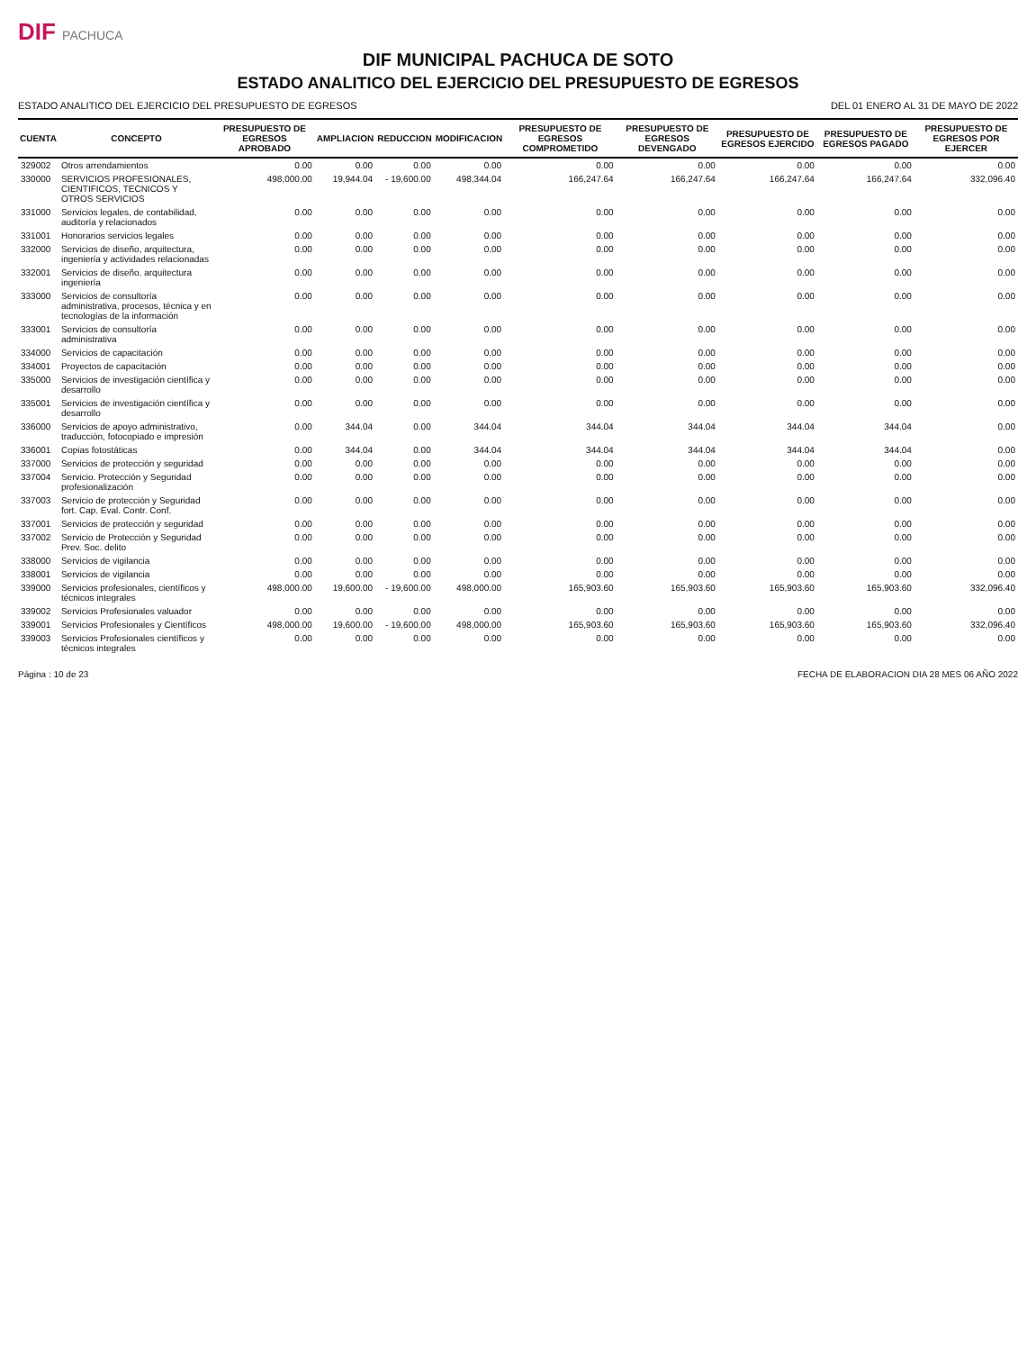DIF PACHUCA
DIF MUNICIPAL PACHUCA DE SOTO
ESTADO ANALITICO DEL EJERCICIO DEL PRESUPUESTO DE EGRESOS
ESTADO ANALITICO DEL EJERCICIO DEL PRESUPUESTO DE EGRESOS DEL 01 ENERO AL 31 DE MAYO DE 2022
| CUENTA | CONCEPTO | PRESUPUESTO DE EGRESOS APROBADO | AMPLIACION | REDUCCION | MODIFICACION | PRESUPUESTO DE EGRESOS COMPROMETIDO | PRESUPUESTO DE EGRESOS DEVENGADO | PRESUPUESTO DE EGRESOS EJERCIDO | PRESUPUESTO DE EGRESOS PAGADO | PRESUPUESTO DE EGRESOS POR EJERCER |
| --- | --- | --- | --- | --- | --- | --- | --- | --- | --- | --- |
| 329002 | Otros arrendamientos | 0.00 | 0.00 | 0.00 | 0.00 | 0.00 | 0.00 | 0.00 | 0.00 | 0.00 |
| 330000 | SERVICIOS PROFESIONALES, CIENTIFICOS, TECNICOS Y OTROS SERVICIOS | 498,000.00 | 19,944.04 | - 19,600.00 | 498,344.04 | 166,247.64 | 166,247.64 | 166,247.64 | 166,247.64 | 332,096.40 |
| 331000 | Servicios legales, de contabilidad, auditoría y relacionados | 0.00 | 0.00 | 0.00 | 0.00 | 0.00 | 0.00 | 0.00 | 0.00 | 0.00 |
| 331001 | Honorarios servicios legales | 0.00 | 0.00 | 0.00 | 0.00 | 0.00 | 0.00 | 0.00 | 0.00 | 0.00 |
| 332000 | Servicios de diseño, arquitectura, ingeniería y actividades relacionadas | 0.00 | 0.00 | 0.00 | 0.00 | 0.00 | 0.00 | 0.00 | 0.00 | 0.00 |
| 332001 | Servicios de diseño. arquitectura ingeniería | 0.00 | 0.00 | 0.00 | 0.00 | 0.00 | 0.00 | 0.00 | 0.00 | 0.00 |
| 333000 | Servicios de consultoría administrativa, procesos, técnica y en tecnologías de la información | 0.00 | 0.00 | 0.00 | 0.00 | 0.00 | 0.00 | 0.00 | 0.00 | 0.00 |
| 333001 | Servicios de consultoría administrativa | 0.00 | 0.00 | 0.00 | 0.00 | 0.00 | 0.00 | 0.00 | 0.00 | 0.00 |
| 334000 | Servicios de capacitación | 0.00 | 0.00 | 0.00 | 0.00 | 0.00 | 0.00 | 0.00 | 0.00 | 0.00 |
| 334001 | Proyectos de capacitación | 0.00 | 0.00 | 0.00 | 0.00 | 0.00 | 0.00 | 0.00 | 0.00 | 0.00 |
| 335000 | Servicios de investigación científica y desarrollo | 0.00 | 0.00 | 0.00 | 0.00 | 0.00 | 0.00 | 0.00 | 0.00 | 0.00 |
| 335001 | Servicios de investigación científica y desarrollo | 0.00 | 0.00 | 0.00 | 0.00 | 0.00 | 0.00 | 0.00 | 0.00 | 0.00 |
| 336000 | Servicios de apoyo administrativo, traducción, fotocopiado e impresión | 0.00 | 344.04 | 0.00 | 344.04 | 344.04 | 344.04 | 344.04 | 344.04 | 0.00 |
| 336001 | Copias fotostáticas | 0.00 | 344.04 | 0.00 | 344.04 | 344.04 | 344.04 | 344.04 | 344.04 | 0.00 |
| 337000 | Servicios de protección y seguridad | 0.00 | 0.00 | 0.00 | 0.00 | 0.00 | 0.00 | 0.00 | 0.00 | 0.00 |
| 337004 | Servicio. Protección y Seguridad profesionalización | 0.00 | 0.00 | 0.00 | 0.00 | 0.00 | 0.00 | 0.00 | 0.00 | 0.00 |
| 337003 | Servicio de protección y Seguridad fort. Cap. Eval. Contr. Conf. | 0.00 | 0.00 | 0.00 | 0.00 | 0.00 | 0.00 | 0.00 | 0.00 | 0.00 |
| 337001 | Servicios de protección y seguridad | 0.00 | 0.00 | 0.00 | 0.00 | 0.00 | 0.00 | 0.00 | 0.00 | 0.00 |
| 337002 | Servicio de Protección y Seguridad Prev. Soc. delito | 0.00 | 0.00 | 0.00 | 0.00 | 0.00 | 0.00 | 0.00 | 0.00 | 0.00 |
| 338000 | Servicios de vigilancia | 0.00 | 0.00 | 0.00 | 0.00 | 0.00 | 0.00 | 0.00 | 0.00 | 0.00 |
| 338001 | Servicios de vigilancia | 0.00 | 0.00 | 0.00 | 0.00 | 0.00 | 0.00 | 0.00 | 0.00 | 0.00 |
| 339000 | Servicios profesionales, científicos y técnicos integrales | 498,000.00 | 19,600.00 | - 19,600.00 | 498,000.00 | 165,903.60 | 165,903.60 | 165,903.60 | 165,903.60 | 332,096.40 |
| 339002 | Servicios Profesionales valuador | 0.00 | 0.00 | 0.00 | 0.00 | 0.00 | 0.00 | 0.00 | 0.00 | 0.00 |
| 339001 | Servicios Profesionales y Científicos | 498,000.00 | 19,600.00 | - 19,600.00 | 498,000.00 | 165,903.60 | 165,903.60 | 165,903.60 | 165,903.60 | 332,096.40 |
| 339003 | Servicios Profesionales científicos y técnicos integrales | 0.00 | 0.00 | 0.00 | 0.00 | 0.00 | 0.00 | 0.00 | 0.00 | 0.00 |
Página : 10 de 23 FECHA DE ELABORACION DIA 28 MES 06 AÑO 2022